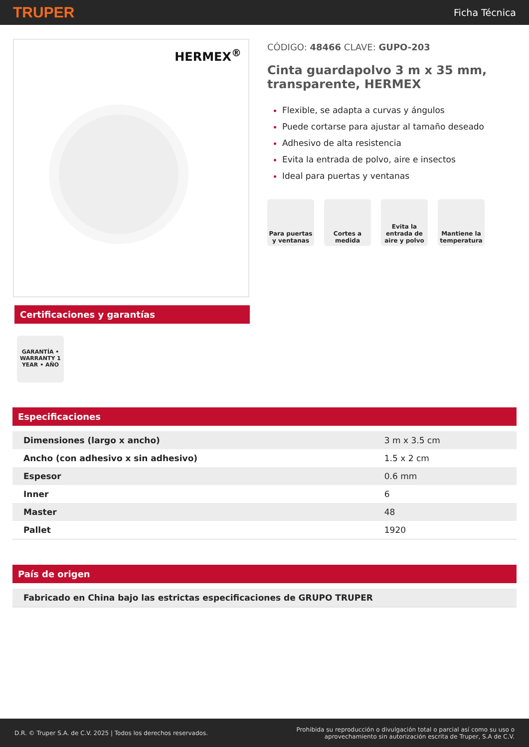TRUPER Ficha Técnica
HERMEX<sup>®</sup>
Certificaciones y garantías
GARANTÍA • WARRANTY 1 YEAR • AÑO
CÓDIGO: 48466 CLAVE: GUPO-203
Cinta guardapolvo 3 m x 35 mm, transparente, HERMEX
Flexible, se adapta a curvas y ángulos
Puede cortarse para ajustar al tamaño deseado
Adhesivo de alta resistencia
Evita la entrada de polvo, aire e insectos
Ideal para puertas y ventanas
Para puertas y ventanas
Cortes a medida
Evita la entrada de aire y polvo
Mantiene la temperatura
Especificaciones
| Dimensiones (largo x ancho) | 3 m x 3.5 cm |
| Ancho (con adhesivo x sin adhesivo) | 1.5 x 2 cm |
| Espesor | 0.6 mm |
| Inner | 6 |
| Master | 48 |
| Pallet | 1920 |
País de origen
| Fabricado en China bajo las estrictas especificaciones de GRUPO TRUPER |
D.R. © Truper S.A. de C.V. 2025 | Todos los derechos reservados. Prohibida su reproducción o divulgación total o parcial así como su uso o
aprovechamiento sin autorización escrita de Truper, S.A de C.V.